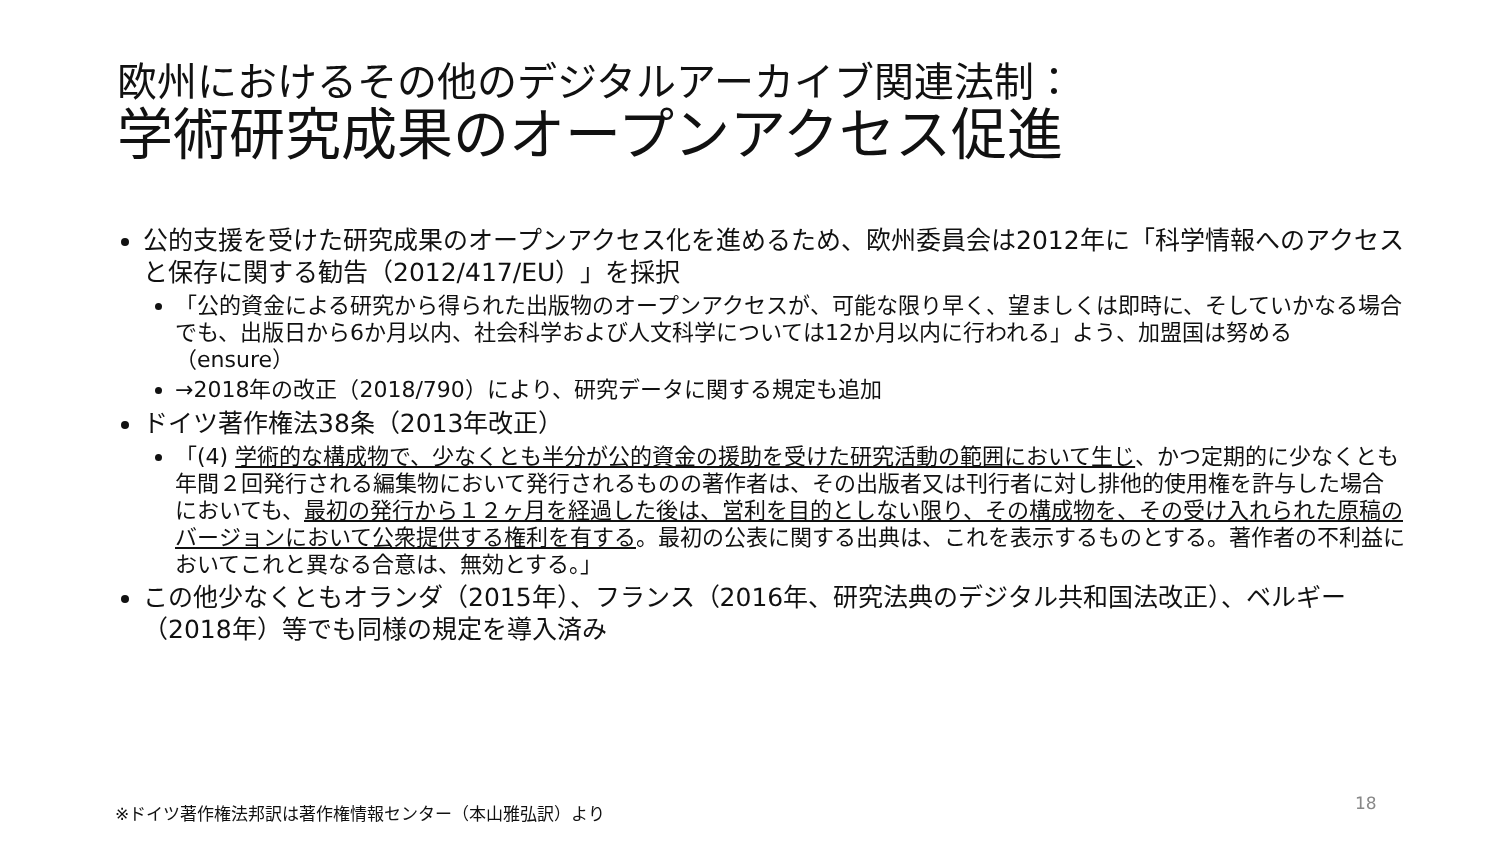欧州におけるその他のデジタルアーカイブ関連法制：
学術研究成果のオープンアクセス促進
公的支援を受けた研究成果のオープンアクセス化を進めるため、欧州委員会は2012年に「科学情報へのアクセスと保存に関する勧告（2012/417/EU）」を採択
「公的資金による研究から得られた出版物のオープンアクセスが、可能な限り早く、望ましくは即時に、そしていかなる場合でも、出版日から6か月以内、社会科学および人文科学については12か月以内に行われる」よう、加盟国は努める（ensure）
→2018年の改正（2018/790）により、研究データに関する規定も追加
ドイツ著作権法38条（2013年改正）
「(4) 学術的な構成物で、少なくとも半分が公的資金の援助を受けた研究活動の範囲において生じ、かつ定期的に少なくとも年間２回発行される編集物において発行されるものの著作者は、その出版者又は刊行者に対し排他的使用権を許与した場合においても、最初の発行から１２ヶ月を経過した後は、営利を目的としない限り、その構成物を、その受け入れられた原稿のバージョンにおいて公衆提供する権利を有する。最初の公表に関する出典は、これを表示するものとする。著作者の不利益においてこれと異なる合意は、無効とする。」
この他少なくともオランダ（2015年）、フランス（2016年、研究法典のデジタル共和国法改正）、ベルギー（2018年）等でも同様の規定を導入済み
※ドイツ著作権法邦訳は著作権情報センター（本山雅弘訳）より
18